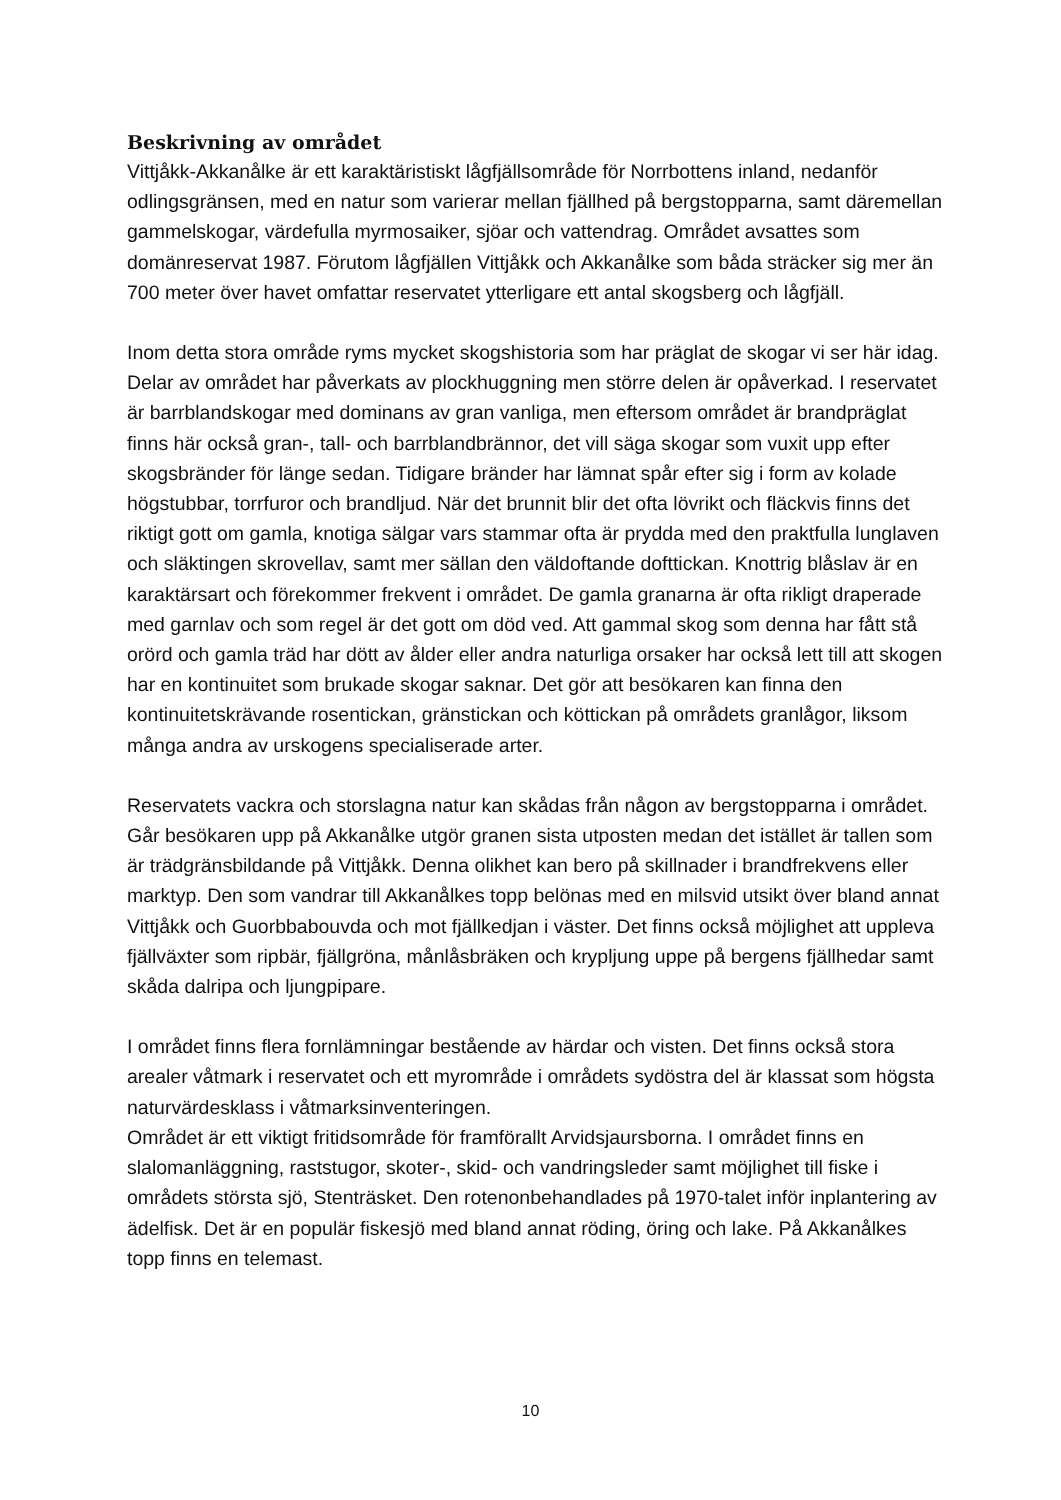Beskrivning av området
Vittjåkk-Akkanålke är ett karaktäristiskt lågfjällsområde för Norrbottens inland, nedanför odlingsgränsen, med en natur som varierar mellan fjällhed på bergstopparna, samt däremellan gammelskogar, värdefulla myrmosaiker, sjöar och vattendrag. Området avsattes som domänreservat 1987. Förutom lågfjällen Vittjåkk och Akkanålke som båda sträcker sig mer än 700 meter över havet omfattar reservatet ytterligare ett antal skogsberg och lågfjäll.
Inom detta stora område ryms mycket skogshistoria som har präglat de skogar vi ser här idag. Delar av området har påverkats av plockhuggning men större delen är opåverkad. I reservatet är barrblandskogar med dominans av gran vanliga, men eftersom området är brandpräglat finns här också gran-, tall- och barrblandbrännor, det vill säga skogar som vuxit upp efter skogsbränder för länge sedan. Tidigare bränder har lämnat spår efter sig i form av kolade högstubbar, torrfuror och brandljud. När det brunnit blir det ofta lövrikt och fläckvis finns det riktigt gott om gamla, knotiga sälgar vars stammar ofta är prydda med den praktfulla lunglaven och släktingen skrovellav, samt mer sällan den väldoftande dofttickan. Knottrig blåslav är en karaktärsart och förekommer frekvent i området. De gamla granarna är ofta rikligt draperade med garnlav och som regel är det gott om död ved. Att gammal skog som denna har fått stå orörd och gamla träd har dött av ålder eller andra naturliga orsaker har också lett till att skogen har en kontinuitet som brukade skogar saknar. Det gör att besökaren kan finna den kontinuitetskrävande rosentickan, gränstickan och köttickan på områdets granlågor, liksom många andra av urskogens specialiserade arter.
Reservatets vackra och storslagna natur kan skådas från någon av bergstopparna i området. Går besökaren upp på Akkanålke utgör granen sista utposten medan det istället är tallen som är trädgränsbildande på Vittjåkk. Denna olikhet kan bero på skillnader i brandfrekvens eller marktyp. Den som vandrar till Akkanålkes topp belönas med en milsvid utsikt över bland annat Vittjåkk och Guorbbabouvda och mot fjällkedjan i väster. Det finns också möjlighet att uppleva fjällväxter som ripbär, fjällgröna, månlåsbräken och krypljung uppe på bergens fjällhedar samt skåda dalripa och ljungpipare.
I området finns flera fornlämningar bestående av härdar och visten. Det finns också stora arealer våtmark i reservatet och ett myrområde i områdets sydöstra del är klassat som högsta naturvärdesklass i våtmarksinventeringen.
Området är ett viktigt fritidsområde för framförallt Arvidsjaursborna. I området finns en slalomanläggning, raststugor, skoter-, skid- och vandringsleder samt möjlighet till fiske i områdets största sjö, Stenträsket. Den rotenonbehandlades på 1970-talet inför inplantering av ädelfisk. Det är en populär fiskesjö med bland annat röding, öring och lake. På Akkanålkes topp finns en telemast.
10